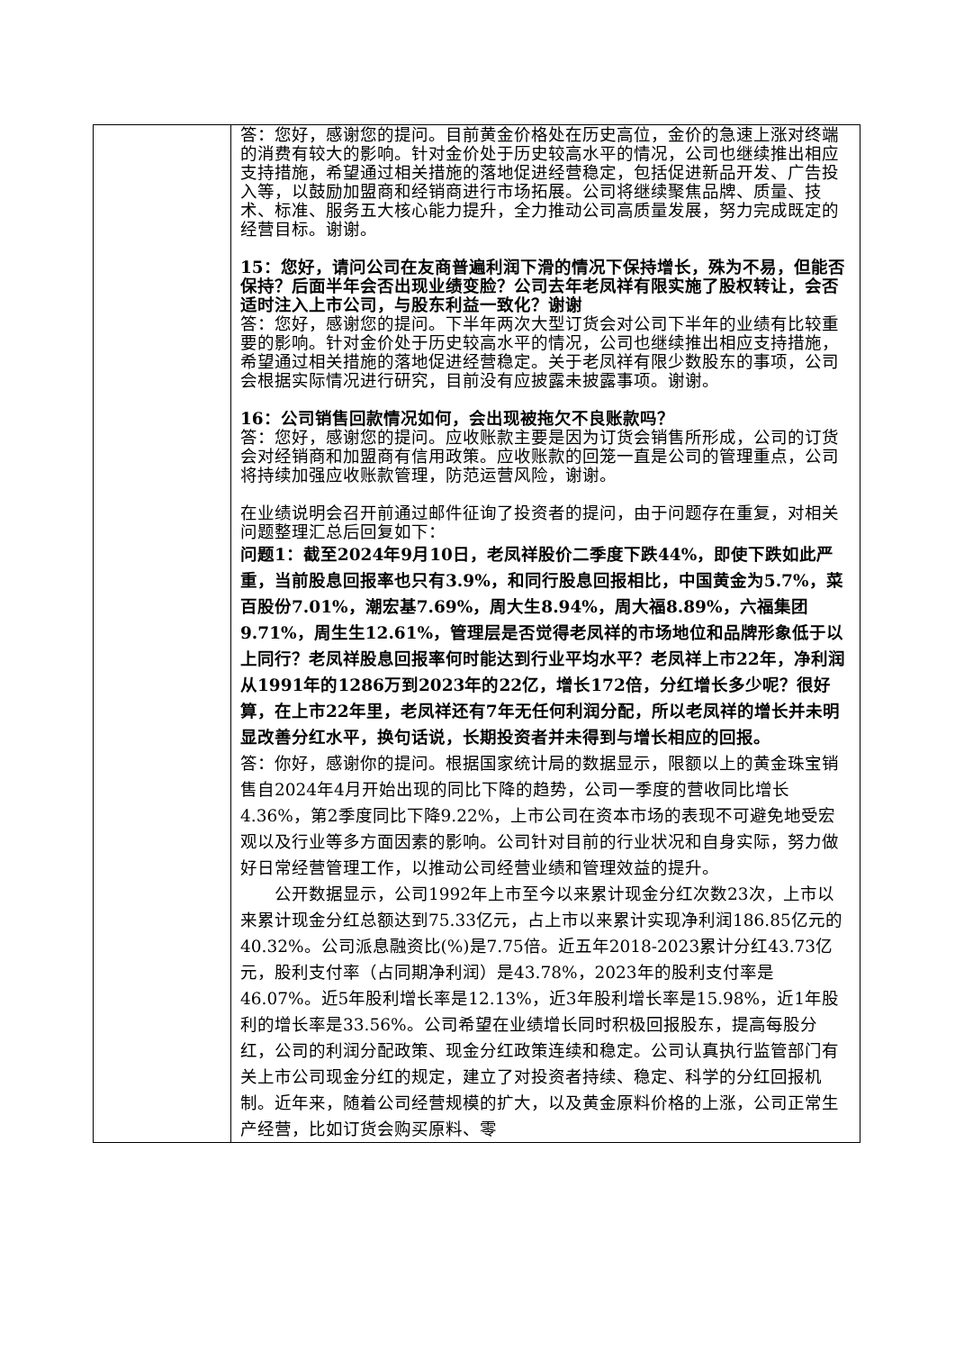| | 答：您好，感谢您的提问。目前黄金价格处在历史高位，金价的急速上涨对终端的消费有较大的影响。针对金价处于历史较高水平的情况，公司也继续推出相应支持措施，希望通过相关措施的落地促进经营稳定，包括促进新品开发、广告投入等，以鼓励加盟商和经销商进行市场拓展。公司将继续聚焦品牌、质量、技术、标准、服务五大核心能力提升，全力推动公司高质量发展，努力完成既定的经营目标。谢谢。 15：您好，请问公司在友商普遍利润下滑的情况下保持增长，殊为不易，但能否保持？后面半年会否出现业绩变脸？公司去年老凤祥有限实施了股权转让，会否适时注入上市公司，与股东利益一致化？谢谢 答：您好，感谢您的提问。下半年两次大型订货会对公司下半年的业绩有比较重要的影响。针对金价处于历史较高水平的情况，公司也继续推出相应支持措施，希望通过相关措施的落地促进经营稳定。关于老凤祥有限少数股东的事项，公司会根据实际情况进行研究，目前没有应披露未披露事项。谢谢。 16：公司销售回款情况如何，会出现被拖欠不良账款吗？ 答：您好，感谢您的提问。应收账款主要是因为订货会销售所形成，公司的订货会对经销商和加盟商有信用政策。应收账款的回笼一直是公司的管理重点，公司将持续加强应收账款管理，防范运营风险，谢谢。 在业绩说明会召开前通过邮件征询了投资者的提问，由于问题存在重复，对相关问题整理汇总后回复如下： 问题1：截至2024年9月10日，老凤祥股价二季度下跌44%，即使下跌如此严重，当前股息回报率也只有3.9%，和同行股息回报相比，中国黄金为5.7%，菜百股份7.01%，潮宏基7.69%，周大生8.94%，周大福8.89%，六福集团9.71%，周生生12.61%，管理层是否觉得老凤祥的市场地位和品牌形象低于以上同行？老凤祥股息回报率何时能达到行业平均水平？老凤祥上市22年，净利润从1991年的1286万到2023年的22亿，增长172倍，分红增长多少呢？很好算，在上市22年里，老凤祥还有7年无任何利润分配，所以老凤祥的增长并未明显改善分红水平，换句话说，长期投资者并未得到与增长相应的回报。 答：你好，感谢你的提问。根据国家统计局的数据显示，限额以上的黄金珠宝销售自2024年4月开始出现的同比下降的趋势，公司一季度的营收同比增长4.36%，第2季度同比下降9.22%，上市公司在资本市场的表现不可避免地受宏观以及行业等多方面因素的影响。公司针对目前的行业状况和自身实际，努力做好日常经营管理工作，以推动公司经营业绩和管理效益的提升。 公开数据显示，公司1992年上市至今以来累计现金分红次数23次，上市以来累计现金分红总额达到75.33亿元，占上市以来累计实现净利润186.85亿元的40.32%。公司派息融资比(%)是7.75倍。近五年2018-2023累计分红43.73亿元，股利支付率（占同期净利润）是43.78%，2023年的股利支付率是46.07%。近5年股利增长率是12.13%，近3年股利增长率是15.98%，近1年股利的增长率是33.56%。公司希望在业绩增长同时积极回报股东，提高每股分红，公司的利润分配政策、现金分红政策连续和稳定。公司认真执行监管部门有关上市公司现金分红的规定，建立了对投资者持续、稳定、科学的分红回报机制。近年来，随着公司经营规模的扩大，以及黄金原料价格的上涨，公司正常生产经营，比如订货会购买原料、零 |